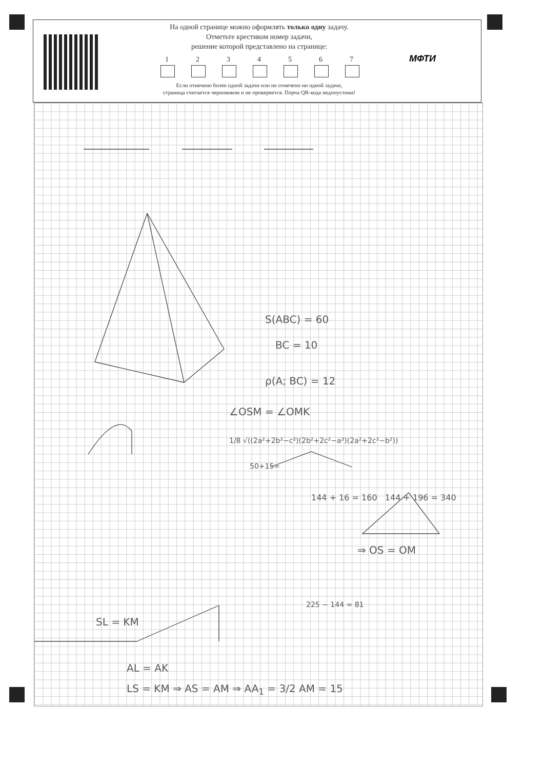На одной странице можно оформлять только одну задачу.
Отметьте крестиком номер задачи,
решение которой представлено на странице:
1 2 3 4 5 6 7
Если отмечено более одной задачи или не отмечено ни одной задачи,
страница считается черновиком и не проверяется. Порча QR-кода недопустима!
МФТИ
S(ABC) = 60
BC = 10
ρ(A; BC) = 12
∠OSM = ∠OMK
1/8 √((2a²+2b²−c²)(2b²+2c²−a²)(2a²+2c²−b²))
50+15=
144 + 16 = 160 144 + 196 = 340
⇒ OS = OM
225 − 144 = 81
SL = KM
AL = AK
LS = KM ⇒ AS = AM ⇒ AA<sub>1</sub> = 3/2 AM = 15